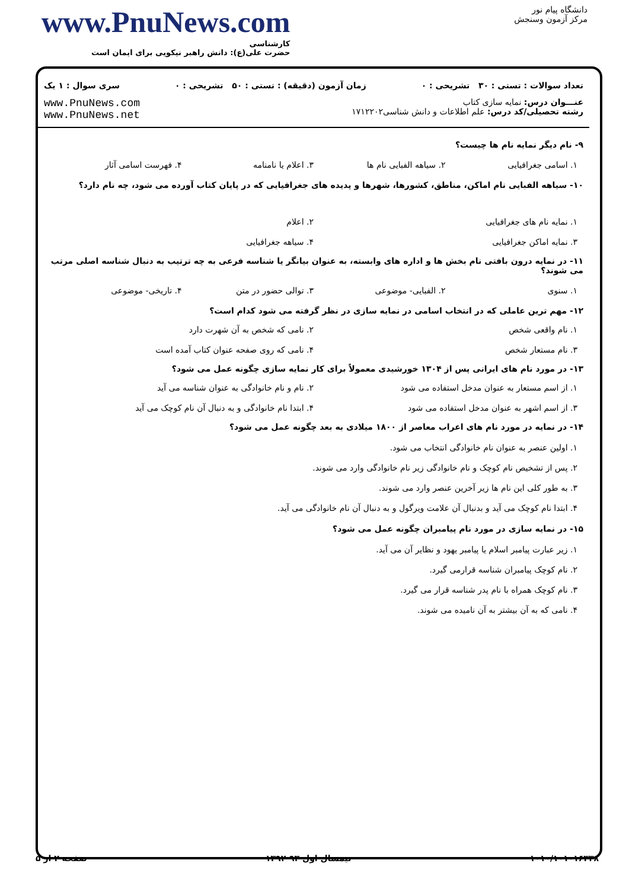www.PnuNews.com
کارشناسی
حضرت علی(ع): دانش راهبر نیکویی برای ایمان است
دانشگاه پیام نور
مرکز آزمون وسنجش
تعداد سوالات : تستی : ۳۰ تشریحی : ۰ زمان آزمون (دقیقه) : تستی : ۵۰ تشریحی : ۰ سری سوال : ۱ یک
عنـــوان درس: نمایه سازی کتاب
رشته تحصیلی/کد درس: علم اطلاعات و دانش شناسی۱۷۱۲۲۰۲
www.PnuNews.com
www.PnuNews.net
۹- نام دیگر نمایه نام ها چیست؟
۱. اسامی جغرافیایی ۲. سیاهه الفبایی نام ها ۳. اعلام یا نامنامه ۴. فهرست اسامی آثار
۱۰- سیاهه الفبایی نام اماکن، مناطق، کشورها، شهرها و پدیده های جغرافیایی که در پایان کتاب آورده می شود، چه نام دارد؟
۱. نمایه نام های جغرافیایی ۲. اعلام ۳. نمایه اماکن جغرافیایی ۴. سیاهه جغرافیایی
۱۱- در نمایه درون بافتی نام بخش ها و اداره های وابسته، به عنوان بیانگر یا شناسه فرعی به چه ترتیب به دنبال شناسه اصلی مرتب می شوند؟
۱. سنوی ۲. الفبایی- موضوعی ۳. توالی حضور در متن ۴. تاریخی- موضوعی
۱۲- مهم ترین عاملی که در انتخاب اسامی در نمایه سازی در نظر گرفته می شود کدام است؟
۱. نام واقعی شخص ۲. نامی که شخص به آن شهرت دارد ۳. نام مستعار شخص ۴. نامی که روی صفحه عنوان کتاب آمده است
۱۳- در مورد نام های ایرانی پس از ۱۳۰۴ خورشیدی معمولاً برای کار نمایه سازی چگونه عمل می شود؟
۱. از اسم مستعار به عنوان مدخل استفاده می شود ۲. نام و نام خانوادگی به عنوان شناسه می آید ۳. از اسم اشهر به عنوان مدخل استفاده می شود ۴. ابتدا نام خانوادگی و به دنبال آن نام کوچک می آید
۱۴- در نمایه در مورد نام های اعراب معاصر از ۱۸۰۰ میلادی به بعد چگونه عمل می شود؟
۱. اولین عنصر به عنوان نام خانوادگی انتخاب می شود.
۲. پس از تشخیص نام کوچک و نام خانوادگی زیر نام خانوادگی وارد می شوند.
۳. به طور کلی این نام ها زیر آخرین عنصر وارد می شوند.
۴. ابتدا نام کوچک می آید و بدنبال آن علامت ویرگول و به دنبال آن نام خانوادگی می آید.
۱۵- در نمایه سازی در مورد نام پیامبران چگونه عمل می شود؟
۱. زیر عبارت پیامبر اسلام یا پیامبر یهود و نظایر آن می آید.
۲. نام کوچک پیامبران شناسه قرارمی گیرد.
۳. نام کوچک همراه با نام پدر شناسه قرار می گیرد.
۴. نامی که به آن بیشتر به آن نامیده می شوند.
۱۰۱۰/۱۰۱۰۱۶۳۳۸ نیمسال اول ۹۳-۱۳۹۲ صفحه ۲ از ۵